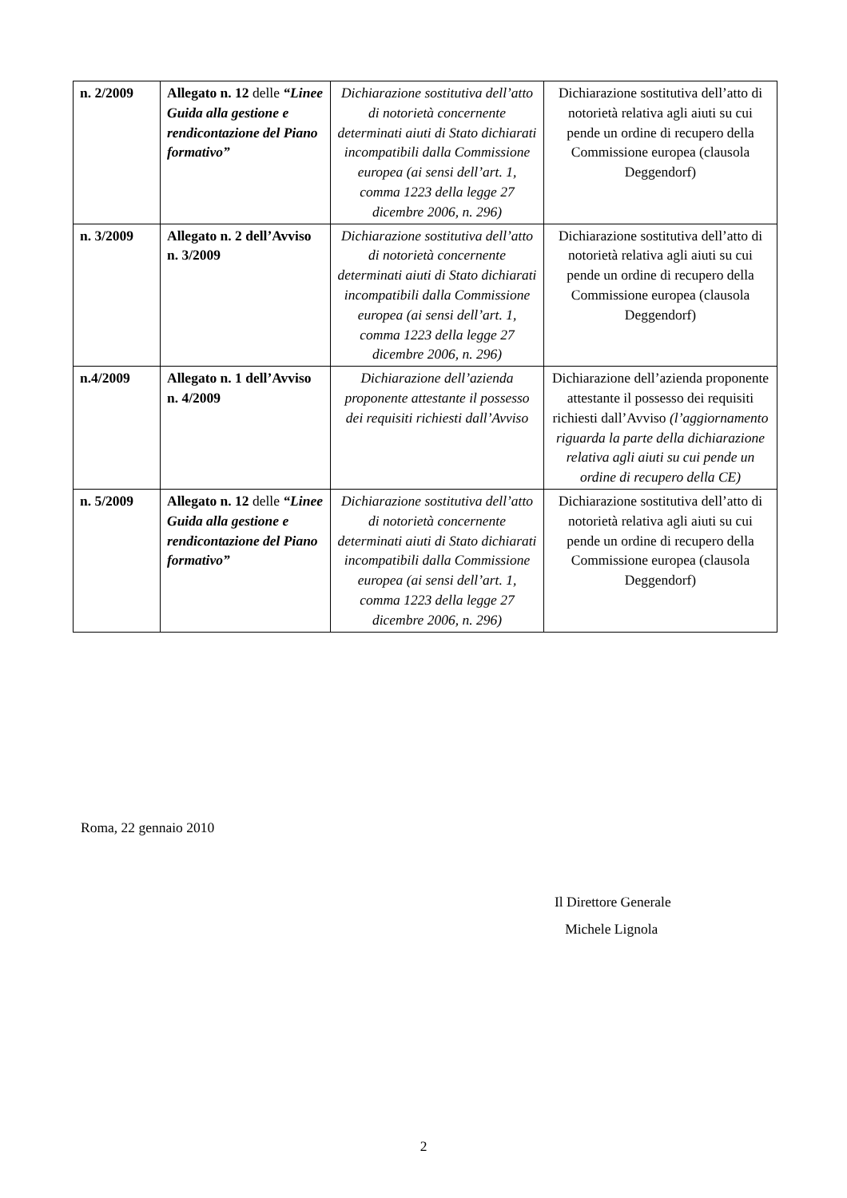| n. 2/2009 | Allegato n. 12 delle “Linee Guida alla gestione e rendicontazione del Piano formativo” | Dichiarazione sostitutiva dell’atto di notorietà concernente determinati aiuti di Stato dichiarati incompatibili dalla Commissione europea (ai sensi dell’art. 1, comma 1223 della legge 27 dicembre 2006, n. 296) | Dichiarazione sostitutiva dell’atto di notorietà relativa agli aiuti su cui pende un ordine di recupero della Commissione europea (clausola Deggendorf) |
| n. 3/2009 | Allegato n. 2 dell’Avviso n. 3/2009 | Dichiarazione sostitutiva dell’atto di notorietà concernente determinati aiuti di Stato dichiarati incompatibili dalla Commissione europea (ai sensi dell’art. 1, comma 1223 della legge 27 dicembre 2006, n. 296) | Dichiarazione sostitutiva dell’atto di notorietà relativa agli aiuti su cui pende un ordine di recupero della Commissione europea (clausola Deggendorf) |
| n.4/2009 | Allegato n. 1 dell’Avviso n. 4/2009 | Dichiarazione dell’azienda proponente attestante il possesso dei requisiti richiesti dall’Avviso | Dichiarazione dell’azienda proponente attestante il possesso dei requisiti richiesti dall’Avviso (l’aggiornamento riguarda la parte della dichiarazione relativa agli aiuti su cui pende un ordine di recupero della CE) |
| n. 5/2009 | Allegato n. 12 delle “Linee Guida alla gestione e rendicontazione del Piano formativo” | Dichiarazione sostitutiva dell’atto di notorietà concernente determinati aiuti di Stato dichiarati incompatibili dalla Commissione europea (ai sensi dell’art. 1, comma 1223 della legge 27 dicembre 2006, n. 296) | Dichiarazione sostitutiva dell’atto di notorietà relativa agli aiuti su cui pende un ordine di recupero della Commissione europea (clausola Deggendorf) |
Roma, 22 gennaio 2010
Il Direttore Generale
Michele Lignola
2